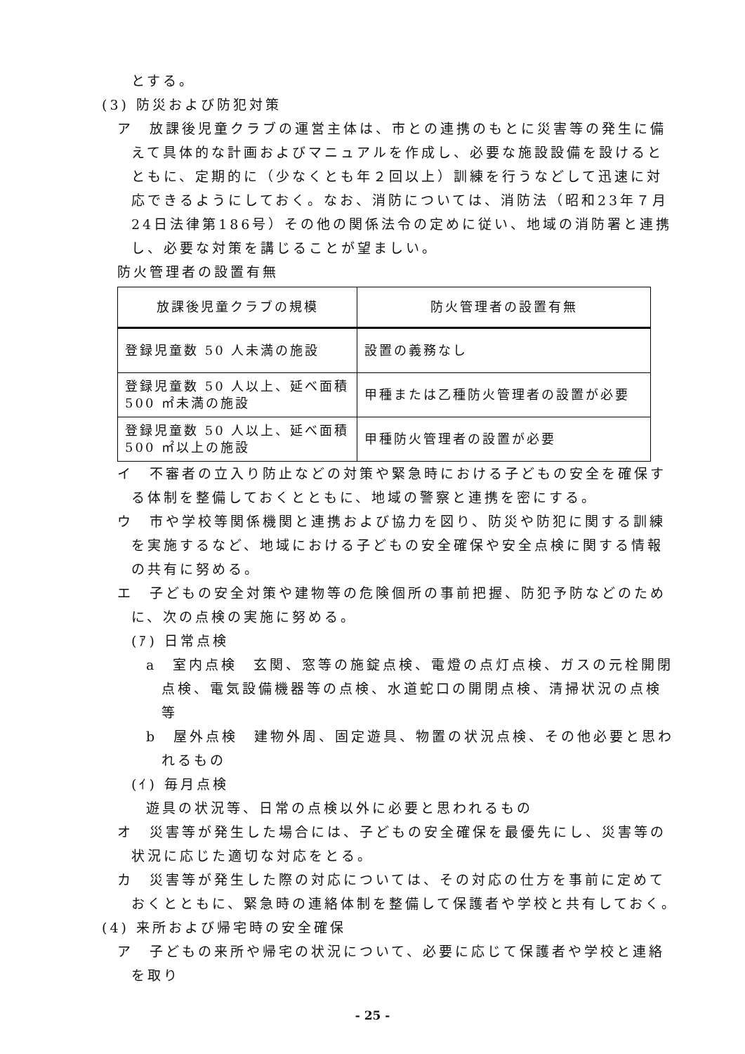とする。
(3) 防災および防犯対策
ア　放課後児童クラブの運営主体は、市との連携のもとに災害等の発生に備えて具体的な計画およびマニュアルを作成し、必要な施設設備を設けるとともに、定期的に（少なくとも年２回以上）訓練を行うなどして迅速に対応できるようにしておく。なお、消防については、消防法（昭和23年７月24日法律第186号）その他の関係法令の定めに従い、地域の消防署と連携し、必要な対策を講じることが望ましい。
防火管理者の設置有無
| 放課後児童クラブの規模 | 防火管理者の設置有無 |
| --- | --- |
| 登録児童数 50 人未満の施設 | 設置の義務なし |
| 登録児童数 50 人以上、延べ面積 500 ㎡未満の施設 | 甲種または乙種防火管理者の設置が必要 |
| 登録児童数 50 人以上、延べ面積 500 ㎡以上の施設 | 甲種防火管理者の設置が必要 |
イ　不審者の立入り防止などの対策や緊急時における子どもの安全を確保する体制を整備しておくとともに、地域の警察と連携を密にする。
ウ　市や学校等関係機関と連携および協力を図り、防災や防犯に関する訓練を実施するなど、地域における子どもの安全確保や安全点検に関する情報の共有に努める。
エ　子どもの安全対策や建物等の危険個所の事前把握、防犯予防などのために、次の点検の実施に努める。
(ｱ) 日常点検
a　室内点検　玄関、窓等の施錠点検、電燈の点灯点検、ガスの元栓開閉点検、電気設備機器等の点検、水道蛇口の開閉点検、清掃状況の点検等
b　屋外点検　建物外周、固定遊具、物置の状況点検、その他必要と思われるもの
(ｲ) 毎月点検
遊具の状況等、日常の点検以外に必要と思われるもの
オ　災害等が発生した場合には、子どもの安全確保を最優先にし、災害等の状況に応じた適切な対応をとる。
カ　災害等が発生した際の対応については、その対応の仕方を事前に定めておくとともに、緊急時の連絡体制を整備して保護者や学校と共有しておく。
(4) 来所および帰宅時の安全確保
ア　子どもの来所や帰宅の状況について、必要に応じて保護者や学校と連絡を取り
- 25 -